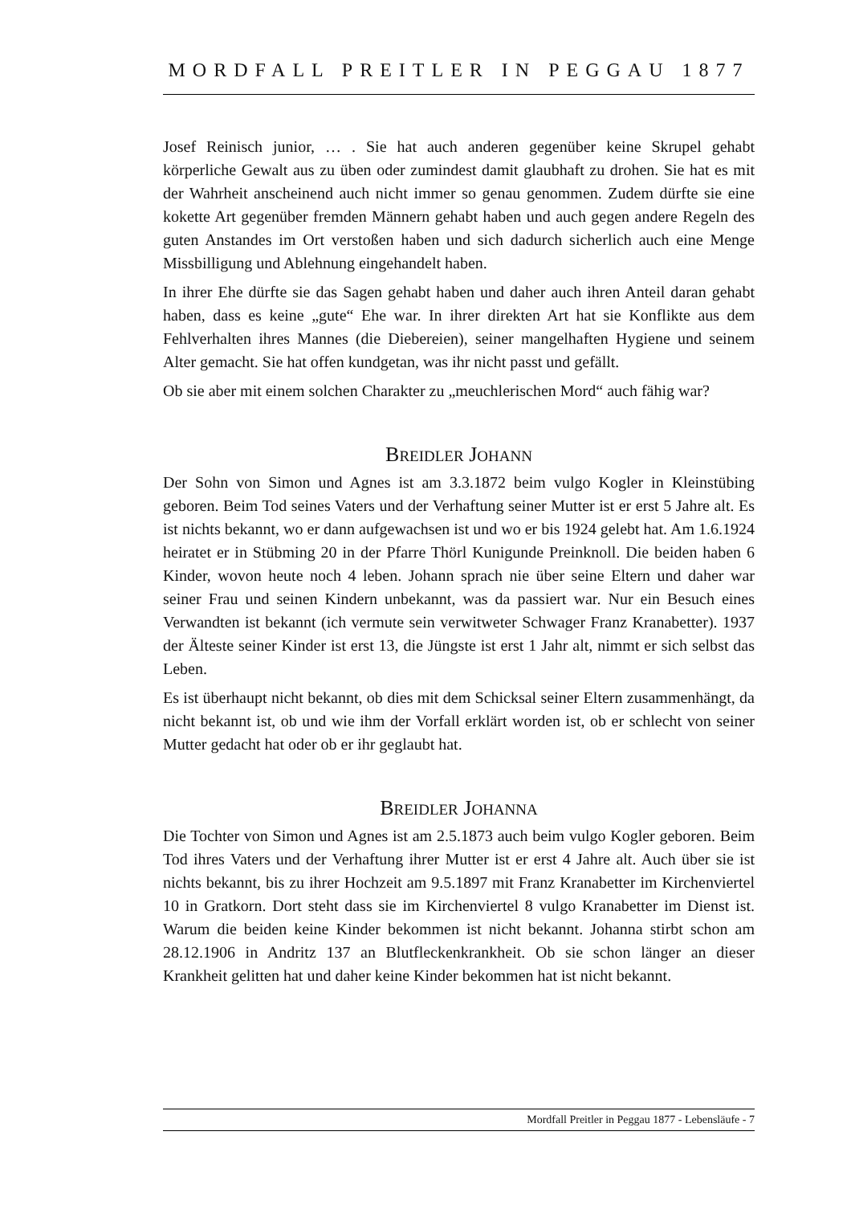MORDFALL PREITLER IN PEGGAU 1877
Josef Reinisch junior, … . Sie hat auch anderen gegenüber keine Skrupel gehabt körperliche Gewalt aus zu üben oder zumindest damit glaubhaft zu drohen. Sie hat es mit der Wahrheit anscheinend auch nicht immer so genau genommen. Zudem dürfte sie eine kokette Art gegenüber fremden Männern gehabt haben und auch gegen andere Regeln des guten Anstandes im Ort verstoßen haben und sich dadurch sicherlich auch eine Menge Missbilligung und Ablehnung eingehandelt haben.
In ihrer Ehe dürfte sie das Sagen gehabt haben und daher auch ihren Anteil daran gehabt haben, dass es keine „gute“ Ehe war. In ihrer direkten Art hat sie Konflikte aus dem Fehlverhalten ihres Mannes (die Diebereien), seiner mangelhaften Hygiene und seinem Alter gemacht. Sie hat offen kundgetan, was ihr nicht passt und gefällt.
Ob sie aber mit einem solchen Charakter zu „meuchlerischen Mord“ auch fähig war?
BREIDLER JOHANN
Der Sohn von Simon und Agnes ist am 3.3.1872 beim vulgo Kogler in Kleinstübing geboren. Beim Tod seines Vaters und der Verhaftung seiner Mutter ist er erst 5 Jahre alt. Es ist nichts bekannt, wo er dann aufgewachsen ist und wo er bis 1924 gelebt hat. Am 1.6.1924 heiratet er in Stübming 20 in der Pfarre Thörl Kunigunde Preinknoll. Die beiden haben 6 Kinder, wovon heute noch 4 leben. Johann sprach nie über seine Eltern und daher war seiner Frau und seinen Kindern unbekannt, was da passiert war. Nur ein Besuch eines Verwandten ist bekannt (ich vermute sein verwitweter Schwager Franz Kranabetter). 1937 der Älteste seiner Kinder ist erst 13, die Jüngste ist erst 1 Jahr alt, nimmt er sich selbst das Leben.
Es ist überhaupt nicht bekannt, ob dies mit dem Schicksal seiner Eltern zusammenhängt, da nicht bekannt ist, ob und wie ihm der Vorfall erklärt worden ist, ob er schlecht von seiner Mutter gedacht hat oder ob er ihr geglaubt hat.
BREIDLER JOHANNA
Die Tochter von Simon und Agnes ist am 2.5.1873 auch beim vulgo Kogler geboren. Beim Tod ihres Vaters und der Verhaftung ihrer Mutter ist er erst 4 Jahre alt. Auch über sie ist nichts bekannt, bis zu ihrer Hochzeit am 9.5.1897 mit Franz Kranabetter im Kirchenviertel 10 in Gratkorn. Dort steht dass sie im Kirchenviertel 8 vulgo Kranabetter im Dienst ist. Warum die beiden keine Kinder bekommen ist nicht bekannt. Johanna stirbt schon am 28.12.1906 in Andritz 137 an Blutfleckenkrankheit. Ob sie schon länger an dieser Krankheit gelitten hat und daher keine Kinder bekommen hat ist nicht bekannt.
Mordfall Preitler in Peggau 1877 - Lebensläufe - 7